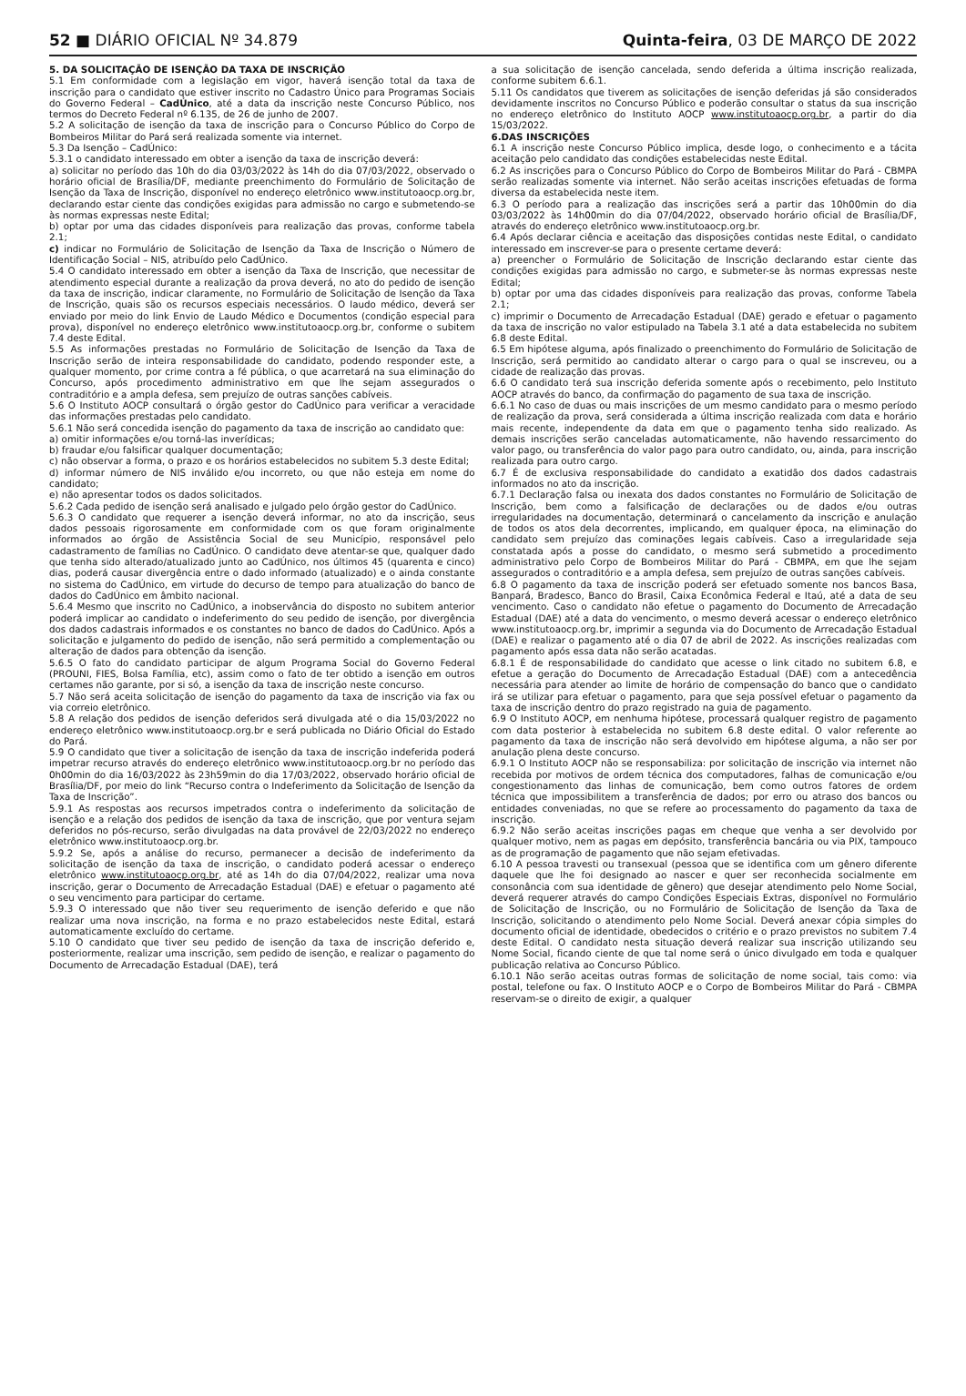52 ■ DIÁRIO OFICIAL Nº 34.879 Quinta-feira, 03 DE MARÇO DE 2022
5. DA SOLICITAÇÃO DE ISENÇÃO DA TAXA DE INSCRIÇÃO
5.1 Em conformidade com a legislação em vigor, haverá isenção total da taxa de inscrição para o candidato que estiver inscrito no Cadastro Único para Programas Sociais do Governo Federal – CadÚnico, até a data da inscrição neste Concurso Público, nos termos do Decreto Federal nº 6.135, de 26 de junho de 2007.
5.2 A solicitação de isenção da taxa de inscrição para o Concurso Público do Corpo de Bombeiros Militar do Pará será realizada somente via internet.
5.3 Da Isenção – CadÚnico:
5.3.1 o candidato interessado em obter a isenção da taxa de inscrição deverá:
a) solicitar no período das 10h do dia 03/03/2022 às 14h do dia 07/03/2022, observado o horário oficial de Brasília/DF, mediante preenchimento do Formulário de Solicitação de Isenção da Taxa de Inscrição, disponível no endereço eletrônico www.institutoaocp.org.br, declarando estar ciente das condições exigidas para admissão no cargo e submetendo-se às normas expressas neste Edital;
b) optar por uma das cidades disponíveis para realização das provas, conforme tabela 2.1;
c) indicar no Formulário de Solicitação de Isenção da Taxa de Inscrição o Número de Identificação Social – NIS, atribuído pelo CadÚnico.
5.4 O candidato interessado em obter a isenção da Taxa de Inscrição, que necessitar de atendimento especial durante a realização da prova deverá, no ato do pedido de isenção da taxa de inscrição, indicar claramente, no Formulário de Solicitação de Isenção da Taxa de Inscrição, quais são os recursos especiais necessários. O laudo médico, deverá ser enviado por meio do link Envio de Laudo Médico e Documentos (condição especial para prova), disponível no endereço eletrônico www.institutoaocp.org.br, conforme o subitem 7.4 deste Edital.
5.5 As informações prestadas no Formulário de Solicitação de Isenção da Taxa de Inscrição serão de inteira responsabilidade do candidato, podendo responder este, a qualquer momento, por crime contra a fé pública, o que acarretará na sua eliminação do Concurso, após procedimento administrativo em que lhe sejam assegurados o contraditório e a ampla defesa, sem prejuízo de outras sanções cabíveis.
5.6 O Instituto AOCP consultará o órgão gestor do CadÚnico para verificar a veracidade das informações prestadas pelo candidato.
5.6.1 Não será concedida isenção do pagamento da taxa de inscrição ao candidato que:
a) omitir informações e/ou torná-las inverídicas;
b) fraudar e/ou falsificar qualquer documentação;
c) não observar a forma, o prazo e os horários estabelecidos no subitem 5.3 deste Edital;
d) informar número de NIS inválido e/ou incorreto, ou que não esteja em nome do candidato;
e) não apresentar todos os dados solicitados.
5.6.2 Cada pedido de isenção será analisado e julgado pelo órgão gestor do CadÚnico.
5.6.3 O candidato que requerer a isenção deverá informar, no ato da inscrição, seus dados pessoais rigorosamente em conformidade com os que foram originalmente informados ao órgão de Assistência Social de seu Município, responsável pelo cadastramento de famílias no CadÚnico. O candidato deve atentar-se que, qualquer dado que tenha sido alterado/atualizado junto ao CadÚnico, nos últimos 45 (quarenta e cinco) dias, poderá causar divergência entre o dado informado (atualizado) e o ainda constante no sistema do CadÚnico, em virtude do decurso de tempo para atualização do banco de dados do CadÚnico em âmbito nacional.
5.6.4 Mesmo que inscrito no CadÚnico, a inobservância do disposto no subitem anterior poderá implicar ao candidato o indeferimento do seu pedido de isenção, por divergência dos dados cadastrais informados e os constantes no banco de dados do CadÚnico. Após a solicitação e julgamento do pedido de isenção, não será permitido a complementação ou alteração de dados para obtenção da isenção.
5.6.5 O fato do candidato participar de algum Programa Social do Governo Federal (PROUNI, FIES, Bolsa Família, etc), assim como o fato de ter obtido a isenção em outros certames não garante, por si só, a isenção da taxa de inscrição neste concurso.
5.7 Não será aceita solicitação de isenção do pagamento da taxa de inscrição via fax ou via correio eletrônico.
5.8 A relação dos pedidos de isenção deferidos será divulgada até o dia 15/03/2022 no endereço eletrônico www.institutoaocp.org.br e será publicada no Diário Oficial do Estado do Pará.
5.9 O candidato que tiver a solicitação de isenção da taxa de inscrição indeferida poderá impetrar recurso através do endereço eletrônico www.institutoaocp.org.br no período das 0h00min do dia 16/03/2022 às 23h59min do dia 17/03/2022, observado horário oficial de Brasília/DF, por meio do link “Recurso contra o Indeferimento da Solicitação de Isenção da Taxa de Inscrição”.
5.9.1 As respostas aos recursos impetrados contra o indeferimento da solicitação de isenção e a relação dos pedidos de isenção da taxa de inscrição, que por ventura sejam deferidos no pós-recurso, serão divulgadas na data provável de 22/03/2022 no endereço eletrônico www.institutoaocp.org.br.
5.9.2 Se, após a análise do recurso, permanecer a decisão de indeferimento da solicitação de isenção da taxa de inscrição, o candidato poderá acessar o endereço eletrônico www.institutoaocp.org.br, até as 14h do dia 07/04/2022, realizar uma nova inscrição, gerar o Documento de Arrecadação Estadual (DAE) e efetuar o pagamento até o seu vencimento para participar do certame.
5.9.3 O interessado que não tiver seu requerimento de isenção deferido e que não realizar uma nova inscrição, na forma e no prazo estabelecidos neste Edital, estará automaticamente excluído do certame.
5.10 O candidato que tiver seu pedido de isenção da taxa de inscrição deferido e, posteriormente, realizar uma inscrição, sem pedido de isenção, e realizar o pagamento do Documento de Arrecadação Estadual (DAE), terá
a sua solicitação de isenção cancelada, sendo deferida a última inscrição realizada, conforme subitem 6.6.1.
5.11 Os candidatos que tiverem as solicitações de isenção deferidas já são considerados devidamente inscritos no Concurso Público e poderão consultar o status da sua inscrição no endereço eletrônico do Instituto AOCP www.institutoaocp.org.br, a partir do dia 15/03/2022.
6.DAS INSCRIÇÕES
6.1 A inscrição neste Concurso Público implica, desde logo, o conhecimento e a tácita aceitação pelo candidato das condições estabelecidas neste Edital.
6.2 As inscrições para o Concurso Público do Corpo de Bombeiros Militar do Pará - CBMPA serão realizadas somente via internet. Não serão aceitas inscrições efetuadas de forma diversa da estabelecida neste item.
6.3 O período para a realização das inscrições será a partir das 10h00min do dia 03/03/2022 às 14h00min do dia 07/04/2022, observado horário oficial de Brasília/DF, através do endereço eletrônico www.institutoaocp.org.br.
6.4 Após declarar ciência e aceitação das disposições contidas neste Edital, o candidato interessado em inscrever-se para o presente certame deverá:
a) preencher o Formulário de Solicitação de Inscrição declarando estar ciente das condições exigidas para admissão no cargo, e submeter-se às normas expressas neste Edital;
b) optar por uma das cidades disponíveis para realização das provas, conforme Tabela 2.1;
c) imprimir o Documento de Arrecadação Estadual (DAE) gerado e efetuar o pagamento da taxa de inscrição no valor estipulado na Tabela 3.1 até a data estabelecida no subitem 6.8 deste Edital.
6.5 Em hipótese alguma, após finalizado o preenchimento do Formulário de Solicitação de Inscrição, será permitido ao candidato alterar o cargo para o qual se inscreveu, ou a cidade de realização das provas.
6.6 O candidato terá sua inscrição deferida somente após o recebimento, pelo Instituto AOCP através do banco, da confirmação do pagamento de sua taxa de inscrição.
6.6.1 No caso de duas ou mais inscrições de um mesmo candidato para o mesmo período de realização da prova, será considerada a última inscrição realizada com data e horário mais recente, independente da data em que o pagamento tenha sido realizado. As demais inscrições serão canceladas automaticamente, não havendo ressarcimento do valor pago, ou transferência do valor pago para outro candidato, ou, ainda, para inscrição realizada para outro cargo.
6.7 É de exclusiva responsabilidade do candidato a exatidão dos dados cadastrais informados no ato da inscrição.
6.7.1 Declaração falsa ou inexata dos dados constantes no Formulário de Solicitação de Inscrição, bem como a falsificação de declarações ou de dados e/ou outras irregularidades na documentação, determinará o cancelamento da inscrição e anulação de todos os atos dela decorrentes, implicando, em qualquer época, na eliminação do candidato sem prejuízo das cominações legais cabíveis. Caso a irregularidade seja constatada após a posse do candidato, o mesmo será submetido a procedimento administrativo pelo Corpo de Bombeiros Militar do Pará - CBMPA, em que lhe sejam assegurados o contraditório e a ampla defesa, sem prejuízo de outras sanções cabíveis.
6.8 O pagamento da taxa de inscrição poderá ser efetuado somente nos bancos Basa, Banpará, Bradesco, Banco do Brasil, Caixa Econômica Federal e Itaú, até a data de seu vencimento. Caso o candidato não efetue o pagamento do Documento de Arrecadação Estadual (DAE) até a data do vencimento, o mesmo deverá acessar o endereço eletrônico www.institutoaocp.org.br, imprimir a segunda via do Documento de Arrecadação Estadual (DAE) e realizar o pagamento até o dia 07 de abril de 2022. As inscrições realizadas com pagamento após essa data não serão acatadas.
6.8.1 É de responsabilidade do candidato que acesse o link citado no subitem 6.8, e efetue a geração do Documento de Arrecadação Estadual (DAE) com a antecedência necessária para atender ao limite de horário de compensação do banco que o candidato irá se utilizar para efetuar o pagamento, para que seja possível efetuar o pagamento da taxa de inscrição dentro do prazo registrado na guia de pagamento.
6.9 O Instituto AOCP, em nenhuma hipótese, processará qualquer registro de pagamento com data posterior à estabelecida no subitem 6.8 deste edital. O valor referente ao pagamento da taxa de inscrição não será devolvido em hipótese alguma, a não ser por anulação plena deste concurso.
6.9.1 O Instituto AOCP não se responsabiliza: por solicitação de inscrição via internet não recebida por motivos de ordem técnica dos computadores, falhas de comunicação e/ou congestionamento das linhas de comunicação, bem como outros fatores de ordem técnica que impossibilitem a transferência de dados; por erro ou atraso dos bancos ou entidades conveniadas, no que se refere ao processamento do pagamento da taxa de inscrição.
6.9.2 Não serão aceitas inscrições pagas em cheque que venha a ser devolvido por qualquer motivo, nem as pagas em depósito, transferência bancária ou via PIX, tampouco as de programação de pagamento que não sejam efetivadas.
6.10 A pessoa travesti ou transexual (pessoa que se identifica com um gênero diferente daquele que lhe foi designado ao nascer e quer ser reconhecida socialmente em consonância com sua identidade de gênero) que desejar atendimento pelo Nome Social, deverá requerer através do campo Condições Especiais Extras, disponível no Formulário de Solicitação de Inscrição, ou no Formulário de Solicitação de Isenção da Taxa de Inscrição, solicitando o atendimento pelo Nome Social. Deverá anexar cópia simples do documento oficial de identidade, obedecidos o critério e o prazo previstos no subitem 7.4 deste Edital. O candidato nesta situação deverá realizar sua inscrição utilizando seu Nome Social, ficando ciente de que tal nome será o único divulgado em toda e qualquer publicação relativa ao Concurso Público.
6.10.1 Não serão aceitas outras formas de solicitação de nome social, tais como: via postal, telefone ou fax. O Instituto AOCP e o Corpo de Bombeiros Militar do Pará - CBMPA reservam-se o direito de exigir, a qualquer